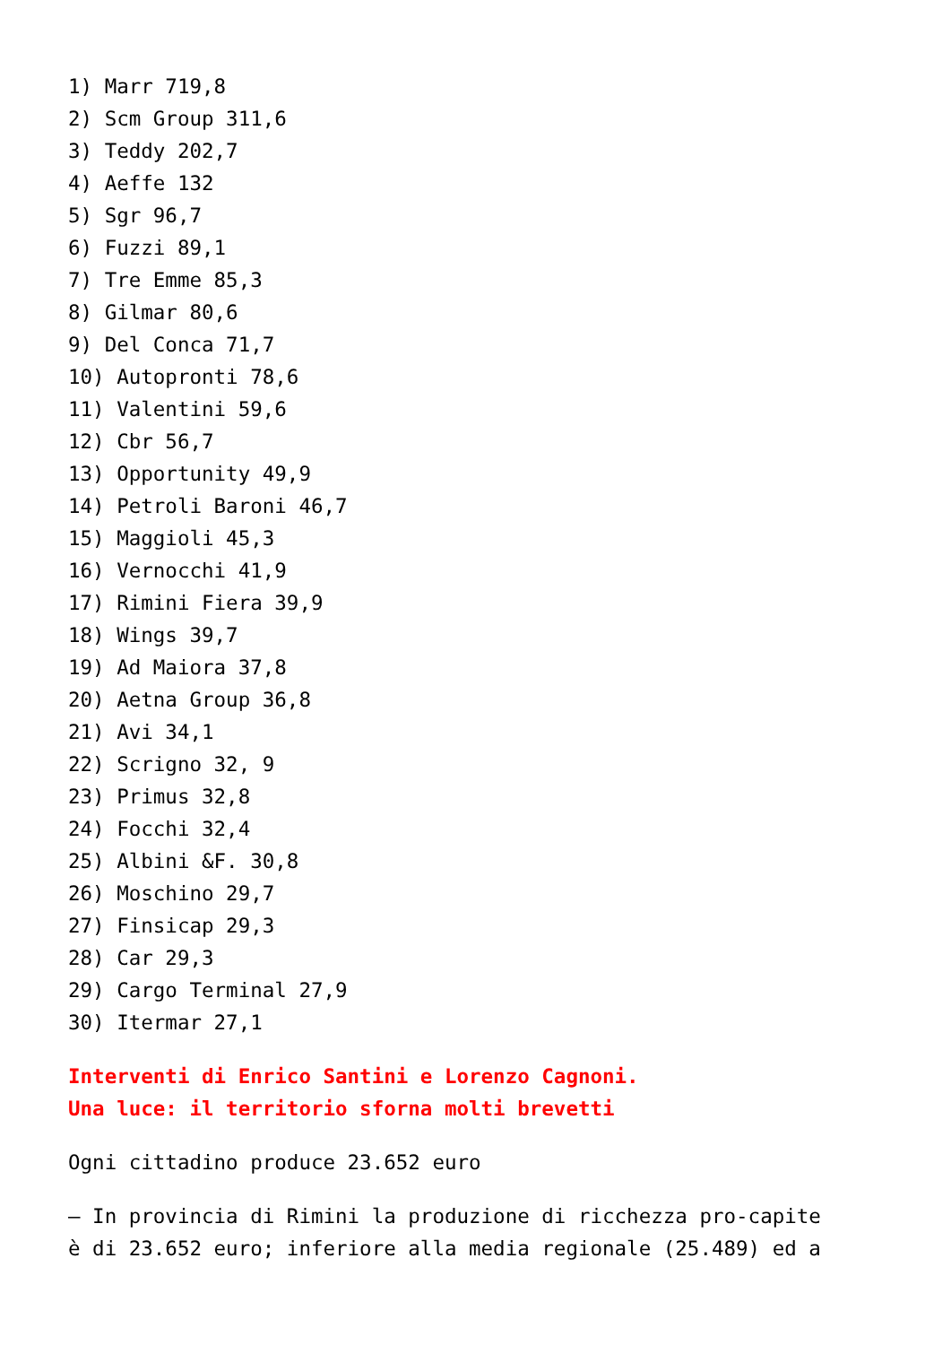1) Marr 719,8
2) Scm Group 311,6
3) Teddy 202,7
4) Aeffe 132
5) Sgr 96,7
6) Fuzzi 89,1
7) Tre Emme 85,3
8) Gilmar 80,6
9) Del Conca 71,7
10) Autopronti 78,6
11) Valentini 59,6
12) Cbr 56,7
13) Opportunity 49,9
14) Petroli Baroni 46,7
15) Maggioli 45,3
16) Vernocchi 41,9
17) Rimini Fiera 39,9
18) Wings 39,7
19) Ad Maiora 37,8
20) Aetna Group 36,8
21) Avi 34,1
22) Scrigno 32, 9
23) Primus 32,8
24) Focchi 32,4
25) Albini &F. 30,8
26) Moschino 29,7
27) Finsicap 29,3
28) Car 29,3
29) Cargo Terminal 27,9
30) Itermar 27,1
Interventi di Enrico Santini e Lorenzo Cagnoni.
Una luce: il territorio sforna molti brevetti
Ogni cittadino produce 23.652 euro
– In provincia di Rimini la produzione di ricchezza pro-capite
è di 23.652 euro; inferiore alla media regionale (25.489) ed a